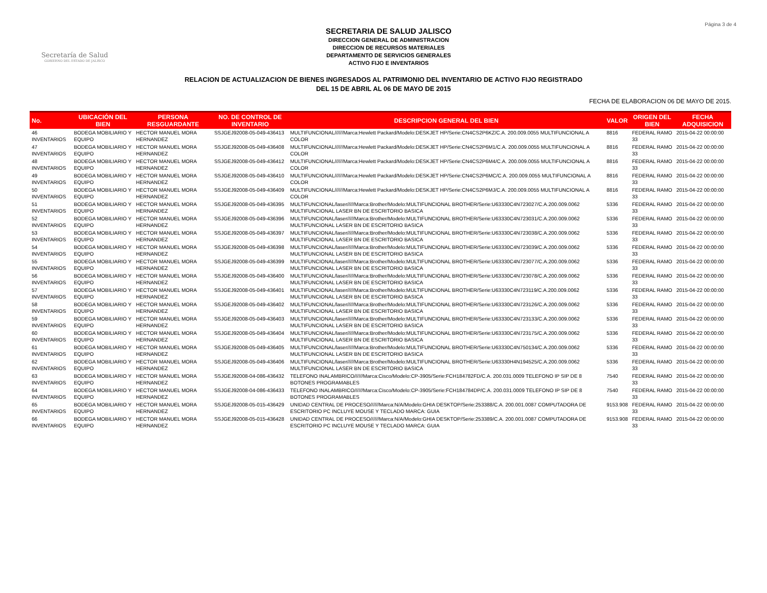Página 3 de 4
Secretaría de Salud
GOBIERNO DEL ESTADO DE JALISCO
SECRETARIA DE SALUD JALISCO
DIRECCION GENERAL DE ADMINISTRACION
DIRECCION DE RECURSOS MATERIALES
DEPARTAMENTO DE SERVICIOS GENERALES
ACTIVO FIJO E INVENTARIOS
RELACION DE ACTUALIZACION DE BIENES INGRESADOS AL PATRIMONIO DEL INVENTARIO DE ACTIVO FIJO REGISTRADO
DEL 15 DE ABRIL AL 06 DE MAYO DE 2015
FECHA DE ELABORACION 06 DE MAYO DE 2015.
| No. | UBICACIÓN DEL BIEN | PERSONA RESGUARDANTE | NO. DE CONTROL DE INVENTARIO | DESCRIPCION GENERAL DEL BIEN | VALOR | ORIGEN DEL BIEN | FECHA ADQUISICION |
| --- | --- | --- | --- | --- | --- | --- | --- |
| 46 INVENTARIOS | BODEGA MOBILIARIO Y EQUIPO | HECTOR MANUEL MORA HERNANDEZ | SSJGEJ92008-05-049-436413 | MULTIFUNCIONAL//////Marca:Hewlett Packard/Modelo:DESKJET HP/Serie:CN4CS2P6KZ/C.A. 200.009.0055 MULTIFUNCIONAL A COLOR | 8816 | FEDERAL RAMO 33 | 2015-04-22 00:00:00 |
| 47 INVENTARIOS | BODEGA MOBILIARIO Y EQUIPO | HECTOR MANUEL MORA HERNANDEZ | SSJGEJ92008-05-049-436408 | MULTIFUNCIONAL//////Marca:Hewlett Packard/Modelo:DESKJET HP/Serie:CN4CS2P6M1/C.A. 200.009.0055 MULTIFUNCIONAL A COLOR | 8816 | FEDERAL RAMO 33 | 2015-04-22 00:00:00 |
| 48 INVENTARIOS | BODEGA MOBILIARIO Y EQUIPO | HECTOR MANUEL MORA HERNANDEZ | SSJGEJ92008-05-049-436412 | MULTIFUNCIONAL//////Marca:Hewlett Packard/Modelo:DESKJET HP/Serie:CN4CS2P6M4/C.A. 200.009.0055 MULTIFUNCIONAL A COLOR | 8816 | FEDERAL RAMO 33 | 2015-04-22 00:00:00 |
| 49 INVENTARIOS | BODEGA MOBILIARIO Y EQUIPO | HECTOR MANUEL MORA HERNANDEZ | SSJGEJ92008-05-049-436410 | MULTIFUNCIONAL//////Marca:Hewlett Packard/Modelo:DESKJET HP/Serie:CN4CS2P6MC/C.A. 200.009.0055 MULTIFUNCIONAL A COLOR | 8816 | FEDERAL RAMO 33 | 2015-04-22 00:00:00 |
| 50 INVENTARIOS | BODEGA MOBILIARIO Y EQUIPO | HECTOR MANUEL MORA HERNANDEZ | SSJGEJ92008-05-049-436409 | MULTIFUNCIONAL//////Marca:Hewlett Packard/Modelo:DESKJET HP/Serie:CN4CS2P6MJ/C.A. 200.009.0055 MULTIFUNCIONAL A COLOR | 8816 | FEDERAL RAMO 33 | 2015-04-22 00:00:00 |
| 51 INVENTARIOS | BODEGA MOBILIARIO Y EQUIPO | HECTOR MANUEL MORA HERNANDEZ | SSJGEJ92008-05-049-436395 | MULTIFUNCIONAL/laser/////Marca:Brother/Modelo:MULTIFUNCIONAL BROTHER/Serie:U63330C4N723027/C.A.200.009.0062 MULTIFUNCIONAL LASER BN DE ESCRITORIO BASICA | 5336 | FEDERAL RAMO 33 | 2015-04-22 00:00:00 |
| 52 INVENTARIOS | BODEGA MOBILIARIO Y EQUIPO | HECTOR MANUEL MORA HERNANDEZ | SSJGEJ92008-05-049-436396 | MULTIFUNCIONAL/laser/////Marca:Brother/Modelo:MULTIFUNCIONAL BROTHER/Serie:U63330C4N723031/C.A.200.009.0062 MULTIFUNCIONAL LASER BN DE ESCRITORIO BASICA | 5336 | FEDERAL RAMO 33 | 2015-04-22 00:00:00 |
| 53 INVENTARIOS | BODEGA MOBILIARIO Y EQUIPO | HECTOR MANUEL MORA HERNANDEZ | SSJGEJ92008-05-049-436397 | MULTIFUNCIONAL/laser/////Marca:Brother/Modelo:MULTIFUNCIONAL BROTHER/Serie:U63330C4N723038/C.A.200.009.0062 MULTIFUNCIONAL LASER BN DE ESCRITORIO BASICA | 5336 | FEDERAL RAMO 33 | 2015-04-22 00:00:00 |
| 54 INVENTARIOS | BODEGA MOBILIARIO Y EQUIPO | HECTOR MANUEL MORA HERNANDEZ | SSJGEJ92008-05-049-436398 | MULTIFUNCIONAL/laser/////Marca:Brother/Modelo:MULTIFUNCIONAL BROTHER/Serie:U63330C4N723039/C.A.200.009.0062 MULTIFUNCIONAL LASER BN DE ESCRITORIO BASICA | 5336 | FEDERAL RAMO 33 | 2015-04-22 00:00:00 |
| 55 INVENTARIOS | BODEGA MOBILIARIO Y EQUIPO | HECTOR MANUEL MORA HERNANDEZ | SSJGEJ92008-05-049-436399 | MULTIFUNCIONAL/laser/////Marca:Brother/Modelo:MULTIFUNCIONAL BROTHER/Serie:U63330C4N723077/C.A.200.009.0062 MULTIFUNCIONAL LASER BN DE ESCRITORIO BASICA | 5336 | FEDERAL RAMO 33 | 2015-04-22 00:00:00 |
| 56 INVENTARIOS | BODEGA MOBILIARIO Y EQUIPO | HECTOR MANUEL MORA HERNANDEZ | SSJGEJ92008-05-049-436400 | MULTIFUNCIONAL/laser/////Marca:Brother/Modelo:MULTIFUNCIONAL BROTHER/Serie:U63330C4N723078/C.A.200.009.0062 MULTIFUNCIONAL LASER BN DE ESCRITORIO BASICA | 5336 | FEDERAL RAMO 33 | 2015-04-22 00:00:00 |
| 57 INVENTARIOS | BODEGA MOBILIARIO Y EQUIPO | HECTOR MANUEL MORA HERNANDEZ | SSJGEJ92008-05-049-436401 | MULTIFUNCIONAL/laser/////Marca:Brother/Modelo:MULTIFUNCIONAL BROTHER/Serie:U63330C4N723119/C.A.200.009.0062 MULTIFUNCIONAL LASER BN DE ESCRITORIO BASICA | 5336 | FEDERAL RAMO 33 | 2015-04-22 00:00:00 |
| 58 INVENTARIOS | BODEGA MOBILIARIO Y EQUIPO | HECTOR MANUEL MORA HERNANDEZ | SSJGEJ92008-05-049-436402 | MULTIFUNCIONAL/laser/////Marca:Brother/Modelo:MULTIFUNCIONAL BROTHER/Serie:U63330C4N723126/C.A.200.009.0062 MULTIFUNCIONAL LASER BN DE ESCRITORIO BASICA | 5336 | FEDERAL RAMO 33 | 2015-04-22 00:00:00 |
| 59 INVENTARIOS | BODEGA MOBILIARIO Y EQUIPO | HECTOR MANUEL MORA HERNANDEZ | SSJGEJ92008-05-049-436403 | MULTIFUNCIONAL/laser/////Marca:Brother/Modelo:MULTIFUNCIONAL BROTHER/Serie:U63330C4N723133/C.A.200.009.0062 MULTIFUNCIONAL LASER BN DE ESCRITORIO BASICA | 5336 | FEDERAL RAMO 33 | 2015-04-22 00:00:00 |
| 60 INVENTARIOS | BODEGA MOBILIARIO Y EQUIPO | HECTOR MANUEL MORA HERNANDEZ | SSJGEJ92008-05-049-436404 | MULTIFUNCIONAL/laser/////Marca:Brother/Modelo:MULTIFUNCIONAL BROTHER/Serie:U63330C4N723175/C.A.200.009.0062 MULTIFUNCIONAL LASER BN DE ESCRITORIO BASICA | 5336 | FEDERAL RAMO 33 | 2015-04-22 00:00:00 |
| 61 INVENTARIOS | BODEGA MOBILIARIO Y EQUIPO | HECTOR MANUEL MORA HERNANDEZ | SSJGEJ92008-05-049-436405 | MULTIFUNCIONAL/laser/////Marca:Brother/Modelo:MULTIFUNCIONAL BROTHER/Serie:U63330C4N750134/C.A.200.009.0062 MULTIFUNCIONAL LASER BN DE ESCRITORIO BASICA | 5336 | FEDERAL RAMO 33 | 2015-04-22 00:00:00 |
| 62 INVENTARIOS | BODEGA MOBILIARIO Y EQUIPO | HECTOR MANUEL MORA HERNANDEZ | SSJGEJ92008-05-049-436406 | MULTIFUNCIONAL/laser/////Marca:Brother/Modelo:MULTIFUNCIONAL BROTHER/Serie:U63330H4N194525/C.A.200.009.0062 MULTIFUNCIONAL LASER BN DE ESCRITORIO BASICA | 5336 | FEDERAL RAMO 33 | 2015-04-22 00:00:00 |
| 63 INVENTARIOS | BODEGA MOBILIARIO Y EQUIPO | HECTOR MANUEL MORA HERNANDEZ | SSJGEJ92008-04-086-436432 | TELEFONO INALAMBRICO//////Marca:Cisco/Modelo:CP-3905/Serie:FCH184782FD/C.A. 200.031.0009 TELEFONO IP SIP DE 8 BOTONES PROGRAMABLES | 7540 | FEDERAL RAMO 33 | 2015-04-22 00:00:00 |
| 64 INVENTARIOS | BODEGA MOBILIARIO Y EQUIPO | HECTOR MANUEL MORA HERNANDEZ | SSJGEJ92008-04-086-436433 | TELEFONO INALAMBRICO//////Marca:Cisco/Modelo:CP-3905/Serie:FCH184784DP/C.A. 200.031.0009 TELEFONO IP SIP DE 8 BOTONES PROGRAMABLES | 7540 | FEDERAL RAMO 33 | 2015-04-22 00:00:00 |
| 65 INVENTARIOS | BODEGA MOBILIARIO Y EQUIPO | HECTOR MANUEL MORA HERNANDEZ | SSJGEJ92008-05-015-436429 | UNIDAD CENTRAL DE PROCESO//////Marca:N/A/Modelo:GHIA DESKTOP/Serie:253388/C.A. 200.001.0087 COMPUTADORA DE ESCRITORIO PC INCLUYE MOUSE Y TECLADO MARCA: GUIA | 9153.908 | FEDERAL RAMO 33 | 2015-04-22 00:00:00 |
| 66 INVENTARIOS | BODEGA MOBILIARIO Y EQUIPO | HECTOR MANUEL MORA HERNANDEZ | SSJGEJ92008-05-015-436428 | UNIDAD CENTRAL DE PROCESO//////Marca:N/A/Modelo:GHIA DESKTOP/Serie:253389/C.A. 200.001.0087 COMPUTADORA DE ESCRITORIO PC INCLUYE MOUSE Y TECLADO MARCA: GUIA | 9153.908 | FEDERAL RAMO 33 | 2015-04-22 00:00:00 |